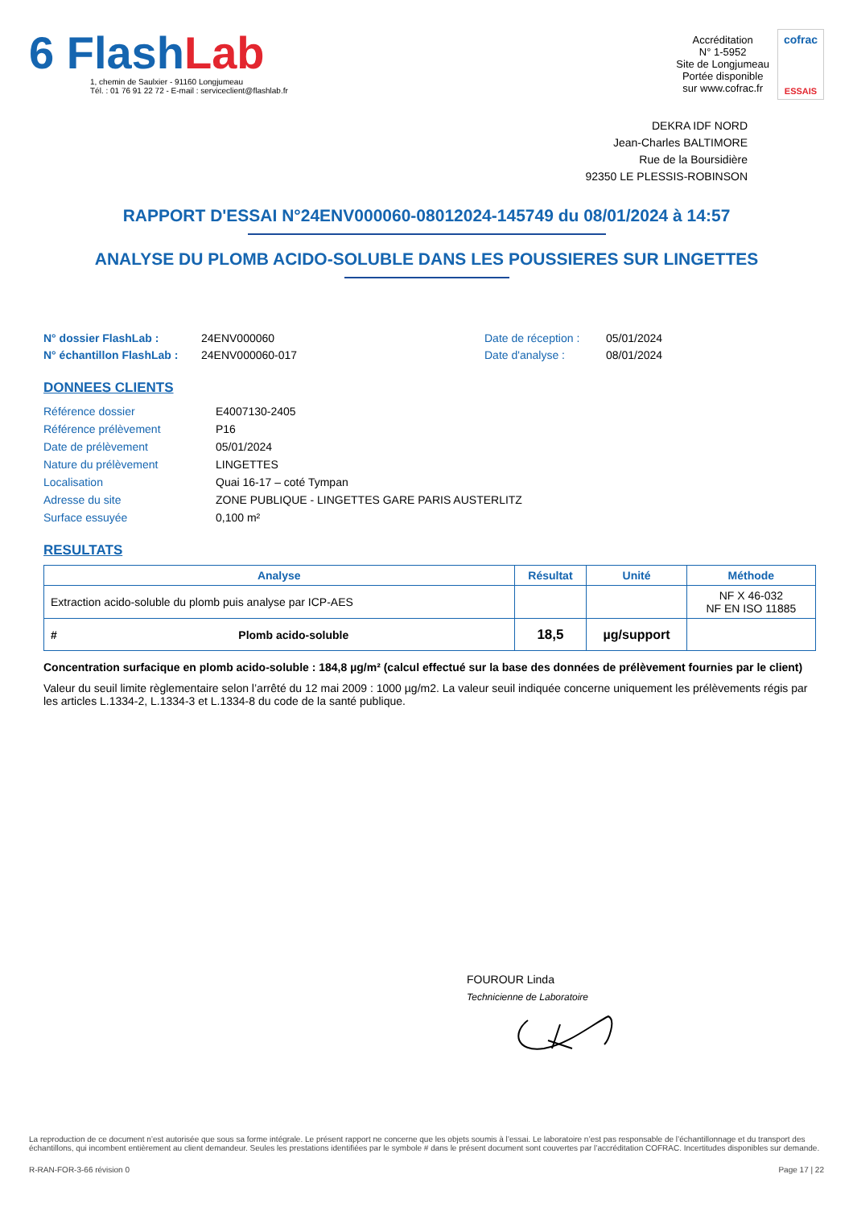6 Flash Lab
1, chemin de Saulxier - 91160 Longjumeau
Tél. : 01 76 91 22 72 - E-mail : serviceclient@flashlab.fr
Accréditation
N° 1-5952
Site de Longjumeau
Portée disponible
sur www.cofrac.fr
cofrac
ESSAIS
DEKRA IDF NORD
Jean-Charles BALTIMORE
Rue de la Boursidière
92350 LE PLESSIS-ROBINSON
RAPPORT D'ESSAI N°24ENV000060-08012024-145749 du 08/01/2024 à 14:57
ANALYSE DU PLOMB ACIDO-SOLUBLE DANS LES POUSSIERES SUR LINGETTES
N° dossier FlashLab :
N° échantillon FlashLab :
24ENV000060
24ENV000060-017
Date de réception :
Date d'analyse :
05/01/2024
08/01/2024
DONNEES CLIENTS
| Référence dossier | E4007130-2405 |
| Référence prélèvement | P16 |
| Date de prélèvement | 05/01/2024 |
| Nature du prélèvement | LINGETTES |
| Localisation | Quai 16-17 – coté Tympan |
| Adresse du site | ZONE PUBLIQUE - LINGETTES GARE PARIS AUSTERLITZ |
| Surface essuyée | 0,100 m² |
RESULTATS
| Analyse | | Résultat | Unité | Méthode |
| --- | --- | --- | --- | --- |
| Extraction acido-soluble du plomb puis analyse par ICP-AES | | | | NF X 46-032 NF EN ISO 11885 |
| # | Plomb acido-soluble | 18,5 | µg/support | |
Concentration surfacique en plomb acido-soluble : 184,8 µg/m² (calcul effectué sur la base des données de prélèvement fournies par le client)
Valeur du seuil limite règlementaire selon l’arrêté du 12 mai 2009 : 1000 µg/m2. La valeur seuil indiquée concerne uniquement les prélèvements régis par les articles L.1334-2, L.1334-3 et L.1334-8 du code de la santé publique.
FOUROUR Linda
Technicienne de Laboratoire
La reproduction de ce document n’est autorisée que sous sa forme intégrale. Le présent rapport ne concerne que les objets soumis à l’essai. Le laboratoire n’est pas responsable de l’échantillonnage et du transport des échantillons, qui incombent entièrement au client demandeur. Seules les prestations identifiées par le symbole # dans le présent document sont couvertes par l’accréditation COFRAC. Incertitudes disponibles sur demande.
R-RAN-FOR-3-66 révision 0 Page 17 | 22